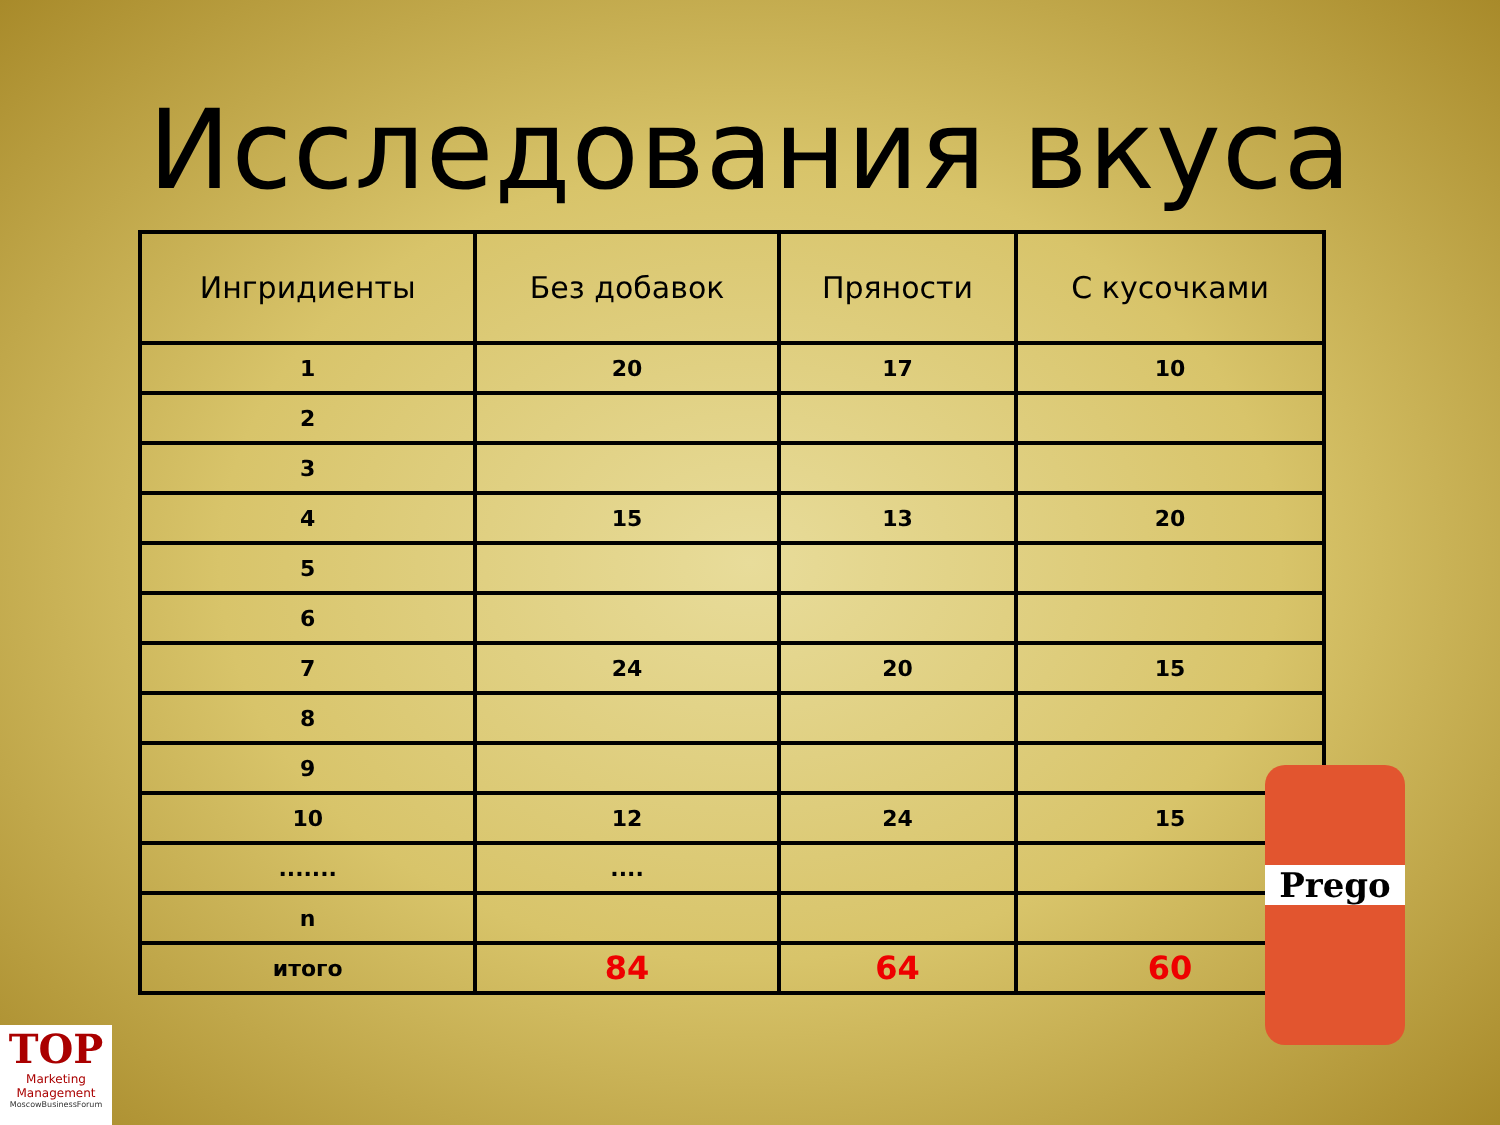Исследования вкуса
| Ингридиенты | Без добавок | Пряности | С кусочками |
| --- | --- | --- | --- |
| 1 | 20 | 17 | 10 |
| 2 | | | |
| 3 | | | |
| 4 | 15 | 13 | 20 |
| 5 | | | |
| 6 | | | |
| 7 | 24 | 20 | 15 |
| 8 | | | |
| 9 | | | |
| 10 | 12 | 24 | 15 |
| ....... | .... | | |
| n | | | |
| итого | 84 | 64 | 60 |
Prego
TOP
Marketing Management
MoscowBusinessForum